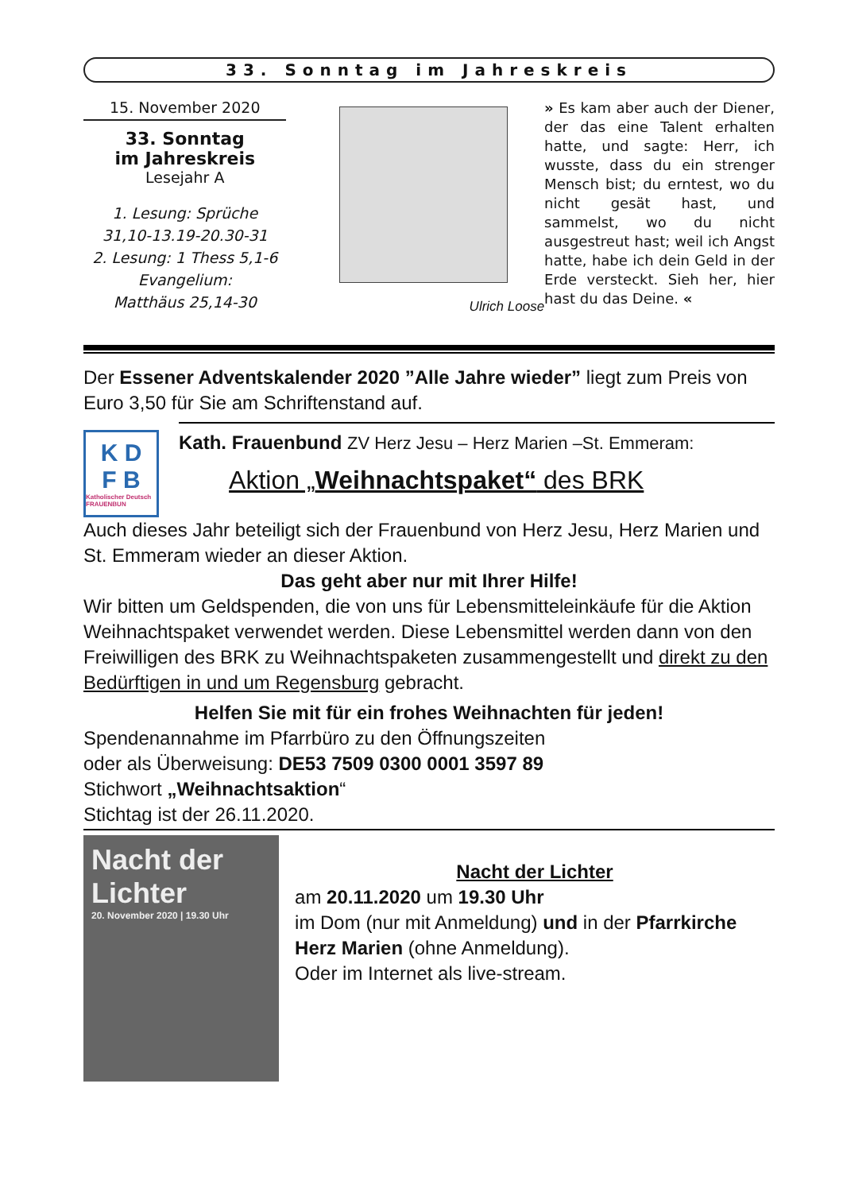33. Sonntag im Jahreskreis
15. November 2020
33. Sonntag
im Jahreskreis
Lesejahr A
1. Lesung: Sprüche
31,10-13.19-20.30-31
2. Lesung: 1 Thess 5,1-6
Evangelium:
Matthäus 25,14-30
Ulrich Loose
» Es kam aber auch der Diener, der das eine Talent erhalten hatte, und sagte: Herr, ich wusste, dass du ein strenger Mensch bist; du erntest, wo du nicht gesät hast, und sammelst, wo du nicht ausgestreut hast; weil ich Angst hatte, habe ich dein Geld in der Erde versteckt. Sieh her, hier hast du das Deine. «
Der Essener Adventskalender 2020 ”Alle Jahre wieder” liegt zum Preis von Euro 3,50 für Sie am Schriftenstand auf.
K D F B Katholischer Deutsch FRAUENBUN
Kath. Frauenbund ZV Herz Jesu – Herz Marien –St. Emmeram:
Aktion „Weihnachtspaket“ des BRK
Auch dieses Jahr beteiligt sich der Frauenbund von Herz Jesu, Herz Marien und St. Emmeram wieder an dieser Aktion.
Das geht aber nur mit Ihrer Hilfe!
Wir bitten um Geldspenden, die von uns für Lebensmitteleinkäufe für die Aktion Weihnachtspaket verwendet werden. Diese Lebensmittel werden dann von den Freiwilligen des BRK zu Weihnachtspaketen zusammengestellt und direkt zu den Bedürftigen in und um Regensburg gebracht.
Helfen Sie mit für ein frohes Weihnachten für jeden!
Spendenannahme im Pfarrbüro zu den Öffnungszeiten
oder als Überweisung: DE53 7509 0300 0001 3597 89
Stichwort „Weihnachtsaktion“
Stichtag ist der 26.11.2020.
Nacht der Lichter
20. November 2020 | 19.30 Uhr
Nacht der Lichter
am 20.11.2020 um 19.30 Uhr
im Dom (nur mit Anmeldung) und in der Pfarrkirche Herz Marien (ohne Anmeldung).
Oder im Internet als live-stream.